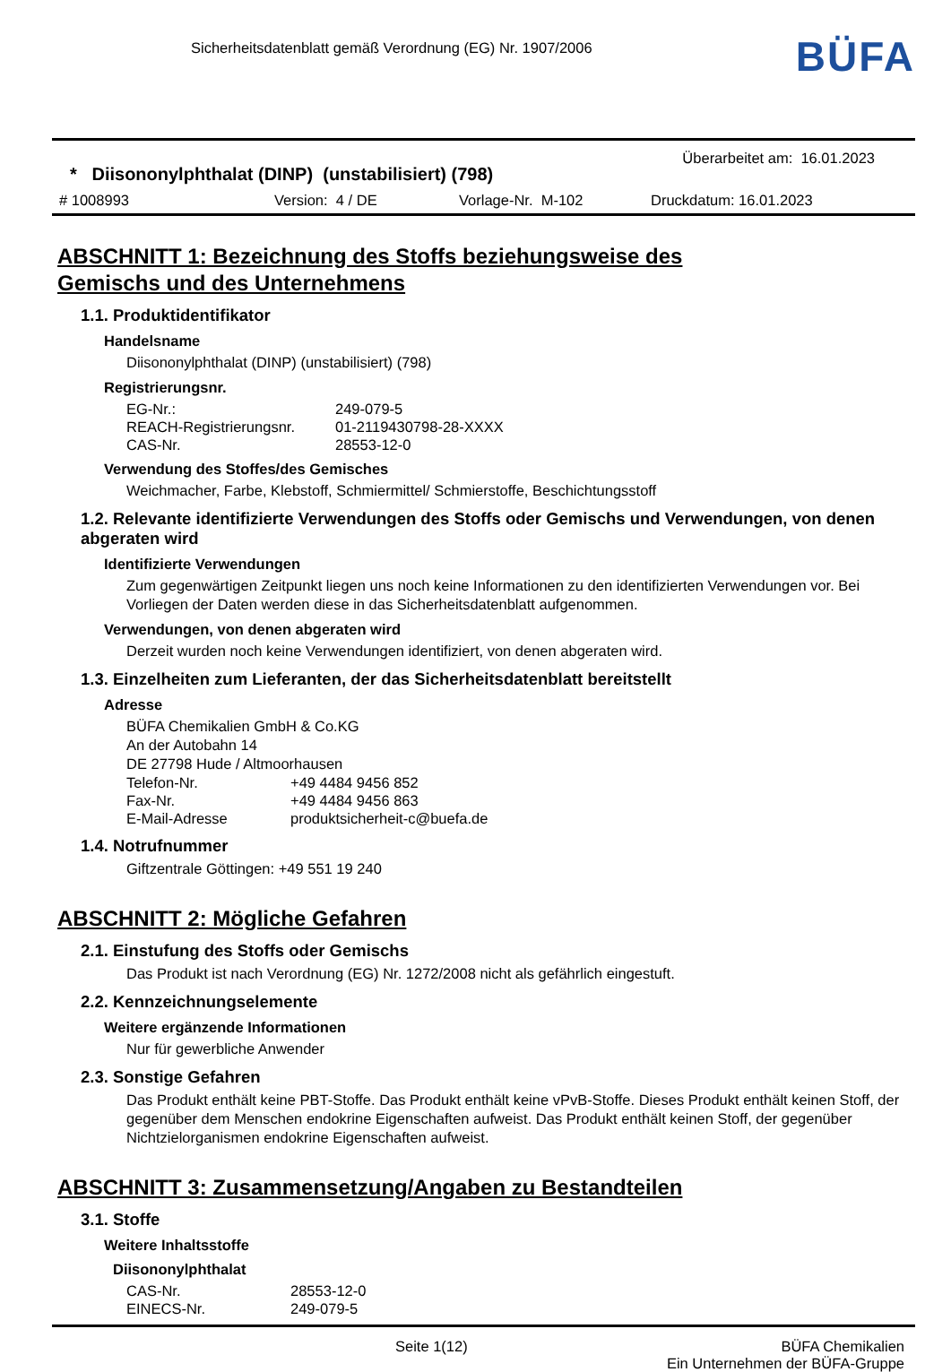Sicherheitsdatenblatt gemäß Verordnung (EG) Nr. 1907/2006
BÜFA
* Diisononylphthalat (DINP) (unstabilisiert) (798)
Überarbeitet am: 16.01.2023
# 1008993 Version: 4 / DE Vorlage-Nr. M-102 Druckdatum: 16.01.2023
ABSCHNITT 1: Bezeichnung des Stoffs beziehungsweise des
Gemischs und des Unternehmens
1.1. Produktidentifikator
Handelsname
Diisononylphthalat (DINP) (unstabilisiert) (798)
Registrierungsnr.
| EG-Nr.: | 249-079-5 |
| REACH-Registrierungsnr. | 01-2119430798-28-XXXX |
| CAS-Nr. | 28553-12-0 |
Verwendung des Stoffes/des Gemisches
Weichmacher, Farbe, Klebstoff, Schmiermittel/ Schmierstoffe, Beschichtungsstoff
1.2. Relevante identifizierte Verwendungen des Stoffs oder Gemischs und Verwendungen, von denen abgeraten wird
Identifizierte Verwendungen
Zum gegenwärtigen Zeitpunkt liegen uns noch keine Informationen zu den identifizierten Verwendungen vor. Bei Vorliegen der Daten werden diese in das Sicherheitsdatenblatt aufgenommen.
Verwendungen, von denen abgeraten wird
Derzeit wurden noch keine Verwendungen identifiziert, von denen abgeraten wird.
1.3. Einzelheiten zum Lieferanten, der das Sicherheitsdatenblatt bereitstellt
Adresse
BÜFA Chemikalien GmbH & Co.KG
An der Autobahn 14
DE 27798 Hude / Altmoorhausen
| Telefon-Nr. | +49 4484 9456 852 |
| Fax-Nr. | +49 4484 9456 863 |
| E-Mail-Adresse | produktsicherheit-c@buefa.de |
1.4. Notrufnummer
Giftzentrale Göttingen: +49 551 19 240
ABSCHNITT 2: Mögliche Gefahren
2.1. Einstufung des Stoffs oder Gemischs
Das Produkt ist nach Verordnung (EG) Nr. 1272/2008 nicht als gefährlich eingestuft.
2.2. Kennzeichnungselemente
Weitere ergänzende Informationen
Nur für gewerbliche Anwender
2.3. Sonstige Gefahren
Das Produkt enthält keine PBT-Stoffe. Das Produkt enthält keine vPvB-Stoffe. Dieses Produkt enthält keinen Stoff, der gegenüber dem Menschen endokrine Eigenschaften aufweist. Das Produkt enthält keinen Stoff, der gegenüber Nichtzielorganismen endokrine Eigenschaften aufweist.
ABSCHNITT 3: Zusammensetzung/Angaben zu Bestandteilen
3.1. Stoffe
Weitere Inhaltsstoffe
Diisononylphthalat
| CAS-Nr. | 28553-12-0 |
| EINECS-Nr. | 249-079-5 |
Seite 1(12) BÜFA Chemikalien
Ein Unternehmen der BÜFA-Gruppe